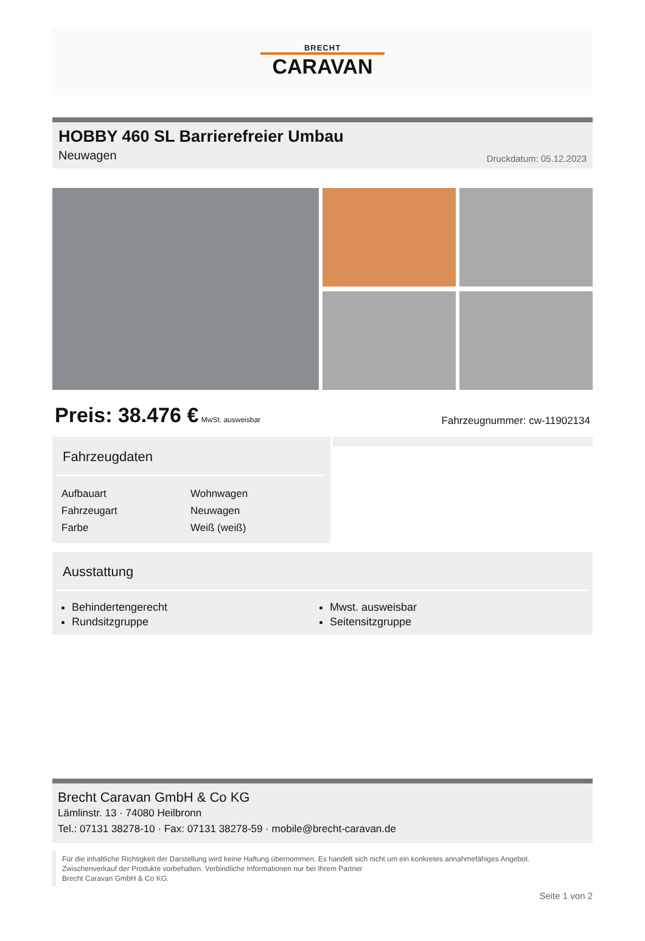BRECHT
CARAVAN
HOBBY 460 SL Barrierefreier Umbau
Neuwagen
Druckdatum: 05.12.2023
Preis: 38.476 € MwSt. ausweisbar
Fahrzeugnummer: cw-11902134
Fahrzeugdaten
| Aufbauart | Wohnwagen |
| Fahrzeugart | Neuwagen |
| Farbe | Weiß (weiß) |
Ausstattung
Behindertengerecht
Rundsitzgruppe
Mwst. ausweisbar
Seitensitzgruppe
Brecht Caravan GmbH & Co KG
Lämlinstr. 13 · 74080 Heilbronn
Tel.: 07131 38278-10 · Fax: 07131 38278-59 · mobile@brecht-caravan.de
Für die inhaltliche Richtigkeit der Darstellung wird keine Haftung übernommen. Es handelt sich nicht um ein konkretes annahmefähiges Angebot.
Zwischenverkauf der Produkte vorbehalten. Verbindliche Informationen nur bei Ihrem Partner
Brecht Caravan GmbH & Co KG.
Seite 1 von 2